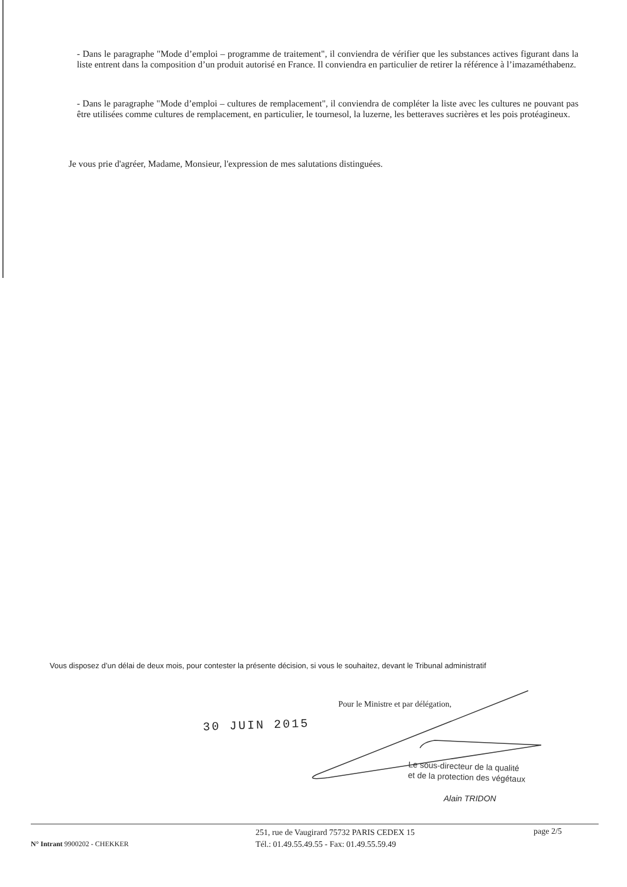- Dans le paragraphe "Mode d’emploi – programme de traitement", il conviendra de vérifier que les substances actives figurant dans la liste entrent dans la composition d’un produit autorisé en France. Il conviendra en particulier de retirer la référence à l’imazaméthabenz.
- Dans le paragraphe "Mode d’emploi – cultures de remplacement", il conviendra de compléter la liste avec les cultures ne pouvant pas être utilisées comme cultures de remplacement, en particulier, le tournesol, la luzerne, les betteraves sucrières et les pois protéagineux.
Je vous prie d'agréer, Madame, Monsieur, l'expression de mes salutations distinguées.
Vous disposez d’un délai de deux mois, pour contester la présente décision, si vous le souhaitez, devant le Tribunal administratif
Pour le Ministre et par délégation,
30 JUIN 2015
Le sous-directeur de la qualité
et de la protection des végétaux
Alain TRIDON
N° Intrant 9900202 - CHEKKER
251, rue de Vaugirard 75732 PARIS CEDEX 15
Tél.: 01.49.55.49.55 - Fax: 01.49.55.59.49
page 2/5